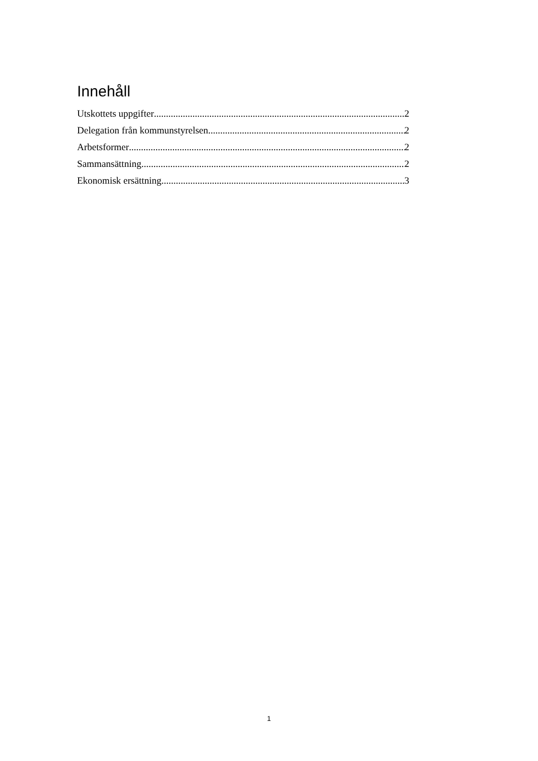Innehåll
Utskottets uppgifter 2
Delegation från kommunstyrelsen 2
Arbetsformer 2
Sammansättning 2
Ekonomisk ersättning 3
1